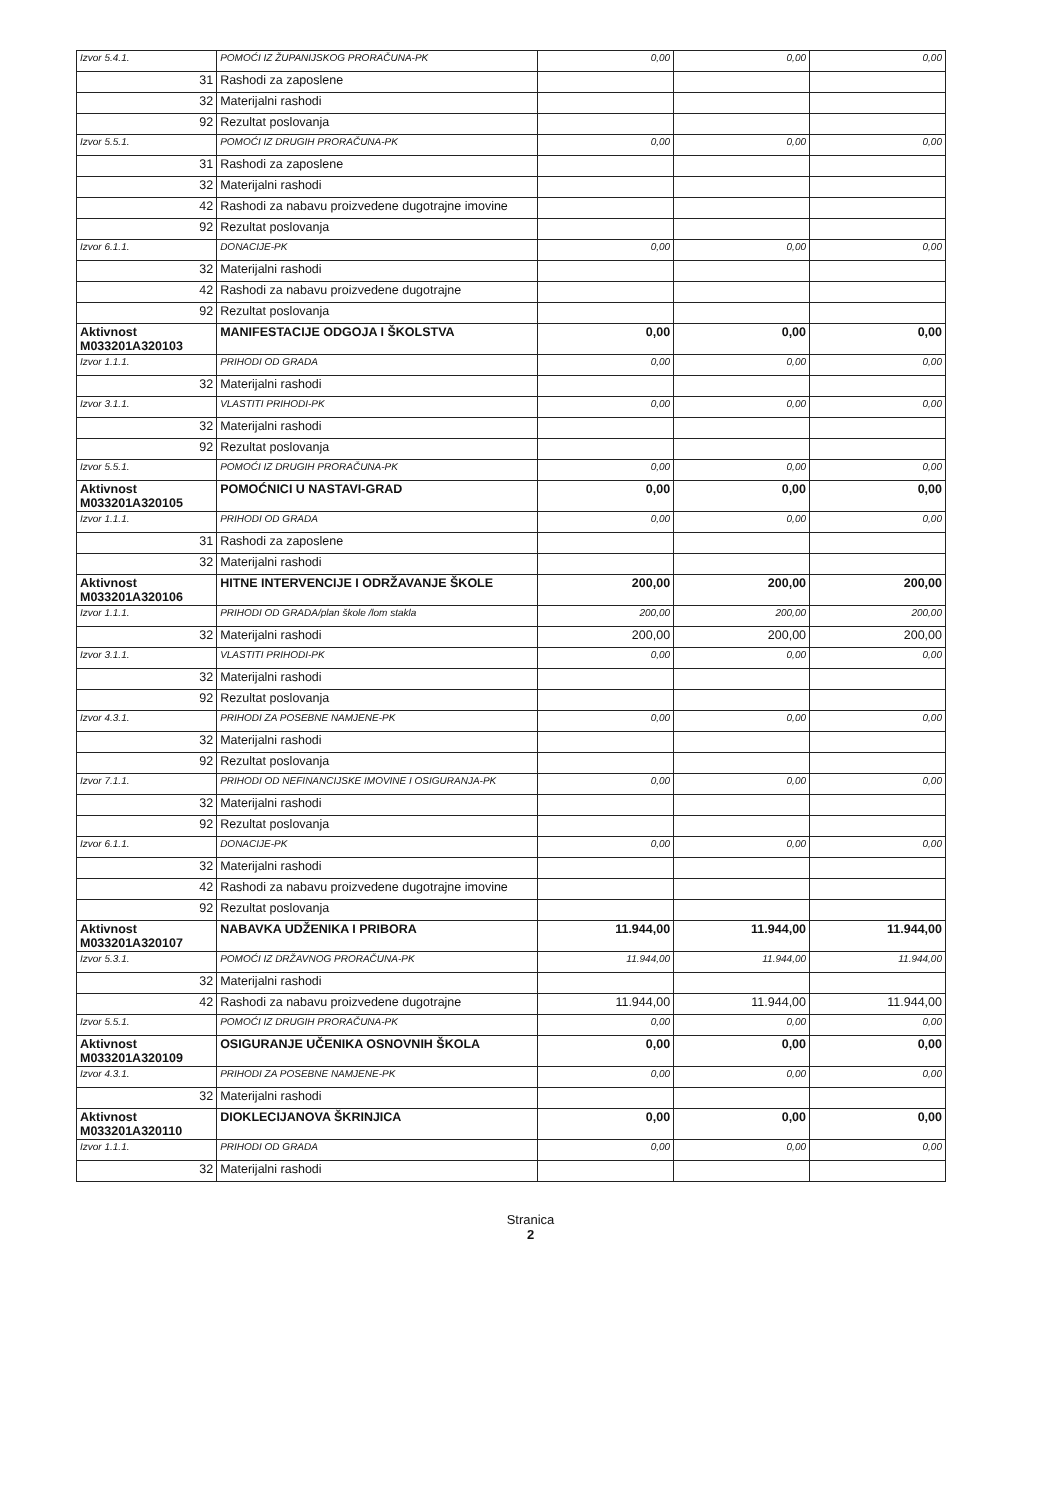| Izvor 5.4.1. | POMOĆI IZ ŽUPANIJSKOG PRORAČUNA-PK | 0,00 | 0,00 | 0,00 |
| 31 | Rashodi za zaposlene | | | |
| 32 | Materijalni rashodi | | | |
| 92 | Rezultat poslovanja | | | |
| Izvor 5.5.1. | POMOĆI IZ DRUGIH PRORAČUNA-PK | 0,00 | 0,00 | 0,00 |
| 31 | Rashodi za zaposlene | | | |
| 32 | Materijalni rashodi | | | |
| 42 | Rashodi za nabavu proizvedene dugotrajne imovine | | | |
| 92 | Rezultat poslovanja | | | |
| Izvor 6.1.1. | DONACIJE-PK | 0,00 | 0,00 | 0,00 |
| 32 | Materijalni rashodi | | | |
| 42 | Rashodi za nabavu proizvedene dugotrajne | | | |
| 92 | Rezultat poslovanja | | | |
| Aktivnost M033201A320103 | MANIFESTACIJE ODGOJA I ŠKOLSTVA | 0,00 | 0,00 | 0,00 |
| Izvor 1.1.1. | PRIHODI OD GRADA | 0,00 | 0,00 | 0,00 |
| 32 | Materijalni rashodi | | | |
| Izvor 3.1.1. | VLASTITI PRIHODI-PK | 0,00 | 0,00 | 0,00 |
| 32 | Materijalni rashodi | | | |
| 92 | Rezultat poslovanja | | | |
| Izvor 5.5.1. | POMOĆI IZ DRUGIH PRORAČUNA-PK | 0,00 | 0,00 | 0,00 |
| Aktivnost M033201A320105 | POMOĆNICI U NASTAVI-GRAD | 0,00 | 0,00 | 0,00 |
| Izvor 1.1.1. | PRIHODI OD GRADA | 0,00 | 0,00 | 0,00 |
| 31 | Rashodi za zaposlene | | | |
| 32 | Materijalni rashodi | | | |
| Aktivnost M033201A320106 | HITNE INTERVENCIJE I ODRŽAVANJE ŠKOLE | 200,00 | 200,00 | 200,00 |
| Izvor 1.1.1. | PRIHODI OD GRADA/plan škole /lom stakla | 200,00 | 200,00 | 200,00 |
| 32 | Materijalni rashodi | 200,00 | 200,00 | 200,00 |
| Izvor 3.1.1. | VLASTITI PRIHODI-PK | 0,00 | 0,00 | 0,00 |
| 32 | Materijalni rashodi | | | |
| 92 | Rezultat poslovanja | | | |
| Izvor 4.3.1. | PRIHODI ZA POSEBNE NAMJENE-PK | 0,00 | 0,00 | 0,00 |
| 32 | Materijalni rashodi | | | |
| 92 | Rezultat poslovanja | | | |
| Izvor 7.1.1. | PRIHODI OD NEFINANCIJSKE IMOVINE I OSIGURANJA-PK | 0,00 | 0,00 | 0,00 |
| 32 | Materijalni rashodi | | | |
| 92 | Rezultat poslovanja | | | |
| Izvor 6.1.1. | DONACIJE-PK | 0,00 | 0,00 | 0,00 |
| 32 | Materijalni rashodi | | | |
| 42 | Rashodi za nabavu proizvedene dugotrajne imovine | | | |
| 92 | Rezultat poslovanja | | | |
| Aktivnost M033201A320107 | NABAVKA UDŽENIKA I PRIBORA | 11.944,00 | 11.944,00 | 11.944,00 |
| Izvor 5.3.1. | POMOĆI IZ DRŽAVNOG PRORAČUNA-PK | 11.944,00 | 11.944,00 | 11.944,00 |
| 32 | Materijalni rashodi | | | |
| 42 | Rashodi za nabavu proizvedene dugotrajne | 11.944,00 | 11.944,00 | 11.944,00 |
| Izvor 5.5.1. | POMOĆI IZ DRUGIH PRORAČUNA-PK | 0,00 | 0,00 | 0,00 |
| Aktivnost M033201A320109 | OSIGURANJE UČENIKA OSNOVNIH ŠKOLA | 0,00 | 0,00 | 0,00 |
| Izvor 4.3.1. | PRIHODI ZA POSEBNE NAMJENE-PK | 0,00 | 0,00 | 0,00 |
| 32 | Materijalni rashodi | | | |
| Aktivnost M033201A320110 | DIOKLECIJANOVA ŠKRINJICA | 0,00 | 0,00 | 0,00 |
| Izvor 1.1.1. | PRIHODI OD GRADA | 0,00 | 0,00 | 0,00 |
| 32 | Materijalni rashodi | | | |
Stranica
2